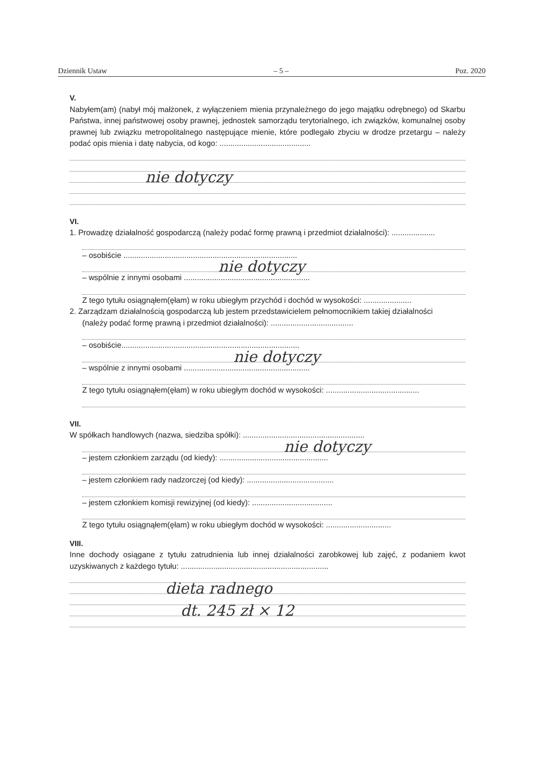Dziennik Ustaw – 5 – Poz. 2020
V.
Nabyłem(am) (nabył mój małżonek, z wyłączeniem mienia przynależnego do jego majątku odrębnego) od Skarbu Państwa, innej państwowej osoby prawnej, jednostek samorządu terytorialnego, ich związków, komunalnej osoby prawnej lub związku metropolitalnego następujące mienie, które podlegało zbyciu w drodze przetargu – należy podać opis mienia i datę nabycia, od kogo: ..........................................
nie dotyczy
VI.
1. Prowadzę działalność gospodarczą (należy podać formę prawną i przedmiot działalności): ....................
– osobiście ................................................................................
nie dotyczy
– wspólnie z innymi osobami ..........................................................
Z tego tytułu osiągnąłem(ęłam) w roku ubiegłym przychód i dochód w wysokości: ......................
2. Zarządzam działalnością gospodarczą lub jestem przedstawicielem pełnomocnikiem takiej działalności
(należy podać formę prawną i przedmiot działalności): ......................................
– osobiście..................................................................................
nie dotyczy
– wspólnie z innymi osobami ..........................................................
Z tego tytułu osiągnąłem(ęłam) w roku ubiegłym dochód w wysokości: ...........................................
VII.
W spółkach handlowych (nazwa, siedziba spółki): ........................................................
nie dotyczy
– jestem członkiem zarządu (od kiedy): ..................................................
– jestem członkiem rady nadzorczej (od kiedy): ........................................
– jestem członkiem komisji rewizyjnej (od kiedy): .....................................
Z tego tytułu osiągnąłem(ęłam) w roku ubiegłym dochód w wysokości: ..............................
VIII.
Inne dochody osiągane z tytułu zatrudnienia lub innej działalności zarobkowej lub zajęć, z podaniem kwot uzyskiwanych z każdego tytułu: ....................................................................
dieta radnego
dt. 245 zł × 12